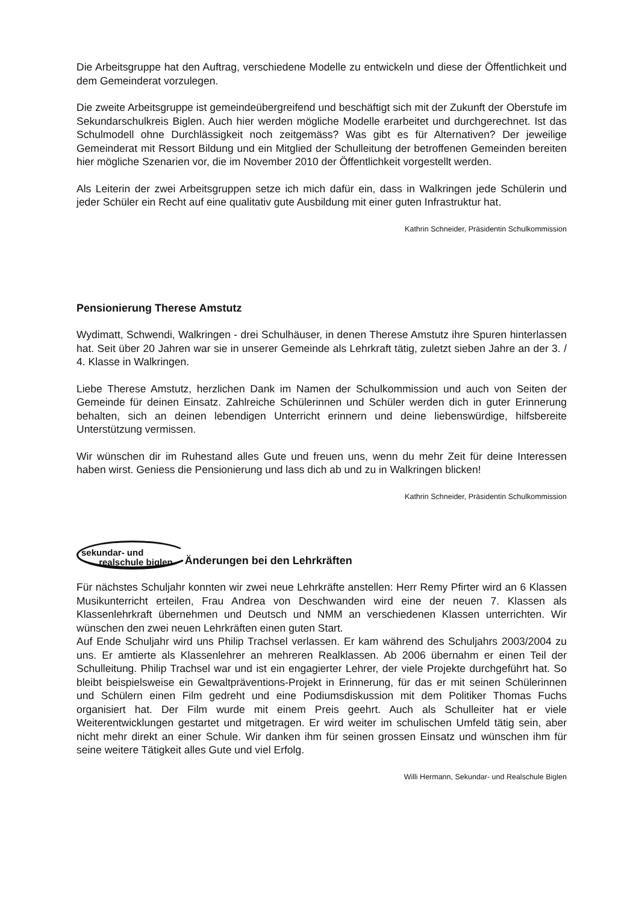Die Arbeitsgruppe hat den Auftrag, verschiedene Modelle zu entwickeln und diese der Öffentlichkeit und dem Gemeinderat vorzulegen.
Die zweite Arbeitsgruppe ist gemeindeübergreifend und beschäftigt sich mit der Zukunft der Oberstufe im Sekundarschulkreis Biglen. Auch hier werden mögliche Modelle erarbeitet und durchgerechnet. Ist das Schulmodell ohne Durchlässigkeit noch zeitgemäss? Was gibt es für Alternativen? Der jeweilige Gemeinderat mit Ressort Bildung und ein Mitglied der Schulleitung der betroffenen Gemeinden bereiten hier mögliche Szenarien vor, die im November 2010 der Öffentlichkeit vorgestellt werden.
Als Leiterin der zwei Arbeitsgruppen setze ich mich dafür ein, dass in Walkringen jede Schülerin und jeder Schüler ein Recht auf eine qualitativ gute Ausbildung mit einer guten Infrastruktur hat.
Kathrin Schneider, Präsidentin Schulkommission
Pensionierung Therese Amstutz
Wydimatt, Schwendi, Walkringen - drei Schulhäuser, in denen Therese Amstutz ihre Spuren hinterlassen hat. Seit über 20 Jahren war sie in unserer Gemeinde als Lehrkraft tätig, zuletzt sieben Jahre an der 3. / 4. Klasse in Walkringen.
Liebe Therese Amstutz, herzlichen Dank im Namen der Schulkommission und auch von Seiten der Gemeinde für deinen Einsatz. Zahlreiche Schülerinnen und Schüler werden dich in guter Erinnerung behalten, sich an deinen lebendigen Unterricht erinnern und deine liebenswürdige, hilfsbereite Unterstützung vermissen.
Wir wünschen dir im Ruhestand alles Gute und freuen uns, wenn du mehr Zeit für deine Interessen haben wirst. Geniess die Pensionierung und lass dich ab und zu in Walkringen blicken!
Kathrin Schneider, Präsidentin Schulkommission
sekundar- und
realschule biglen Änderungen bei den Lehrkräften
Für nächstes Schuljahr konnten wir zwei neue Lehrkräfte anstellen: Herr Remy Pfirter wird an 6 Klassen Musikunterricht erteilen, Frau Andrea von Deschwanden wird eine der neuen 7. Klassen als Klassenlehrkraft übernehmen und Deutsch und NMM an verschiedenen Klassen unterrichten. Wir wünschen den zwei neuen Lehrkräften einen guten Start.
Auf Ende Schuljahr wird uns Philip Trachsel verlassen. Er kam während des Schuljahrs 2003/2004 zu uns. Er amtierte als Klassenlehrer an mehreren Realklassen. Ab 2006 übernahm er einen Teil der Schulleitung. Philip Trachsel war und ist ein engagierter Lehrer, der viele Projekte durchgeführt hat. So bleibt beispielsweise ein Gewaltpräventions-Projekt in Erinnerung, für das er mit seinen Schülerinnen und Schülern einen Film gedreht und eine Podiumsdiskussion mit dem Politiker Thomas Fuchs organisiert hat. Der Film wurde mit einem Preis geehrt. Auch als Schulleiter hat er viele Weiterentwicklungen gestartet und mitgetragen. Er wird weiter im schulischen Umfeld tätig sein, aber nicht mehr direkt an einer Schule. Wir danken ihm für seinen grossen Einsatz und wünschen ihm für seine weitere Tätigkeit alles Gute und viel Erfolg.
Willi Hermann, Sekundar- und Realschule Biglen